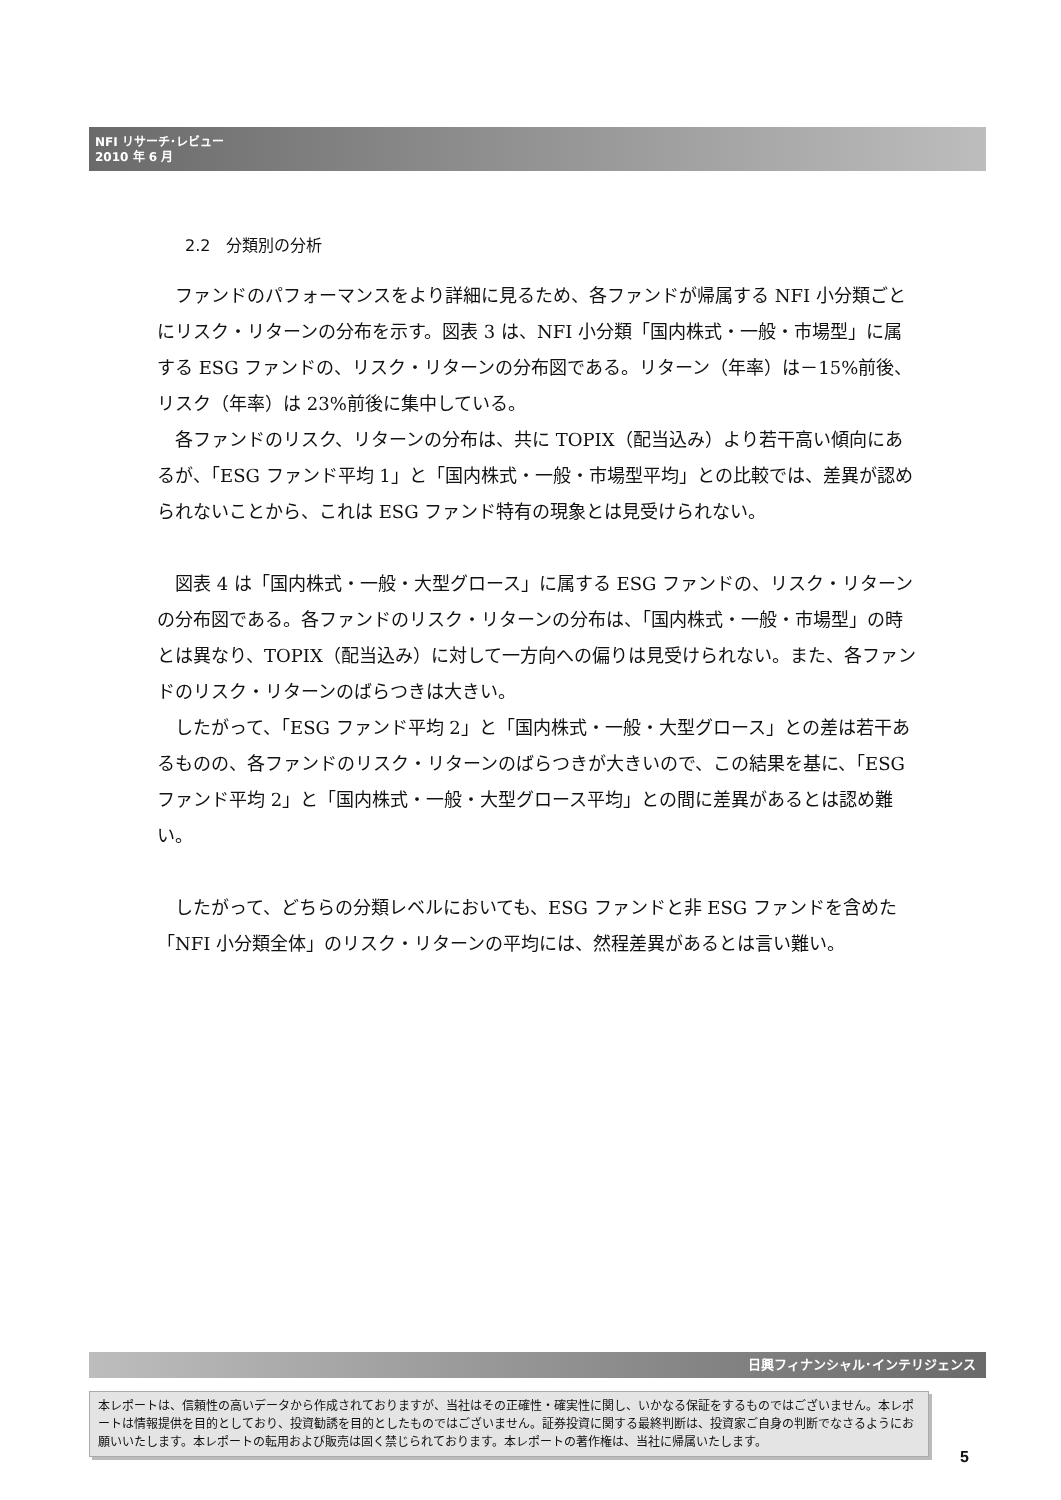NFI リサーチ･レビュー
2010 年 6 月
2.2　分類別の分析
ファンドのパフォーマンスをより詳細に見るため、各ファンドが帰属する NFI 小分類ごとにリスク・リターンの分布を示す。図表 3 は、NFI 小分類「国内株式・一般・市場型」に属する ESG ファンドの、リスク・リターンの分布図である。リターン（年率）は－15%前後、リスク（年率）は 23%前後に集中している。
各ファンドのリスク、リターンの分布は、共に TOPIX（配当込み）より若干高い傾向にあるが、「ESG ファンド平均 1」と「国内株式・一般・市場型平均」との比較では、差異が認められないことから、これは ESG ファンド特有の現象とは見受けられない。
図表 4 は「国内株式・一般・大型グロース」に属する ESG ファンドの、リスク・リターンの分布図である。各ファンドのリスク・リターンの分布は、「国内株式・一般・市場型」の時とは異なり、TOPIX（配当込み）に対して一方向への偏りは見受けられない。また、各ファンドのリスク・リターンのばらつきは大きい。
したがって、「ESG ファンド平均 2」と「国内株式・一般・大型グロース」との差は若干あるものの、各ファンドのリスク・リターンのばらつきが大きいので、この結果を基に、「ESG ファンド平均 2」と「国内株式・一般・大型グロース平均」との間に差異があるとは認め難い。
したがって、どちらの分類レベルにおいても、ESG ファンドと非 ESG ファンドを含めた「NFI 小分類全体」のリスク・リターンの平均には、然程差異があるとは言い難い。
日興フィナンシャル･インテリジェンス
本レポートは、信頼性の高いデータから作成されておりますが、当社はその正確性・確実性に関し、いかなる保証をするものではございません。本レポートは情報提供を目的としており、投資勧誘を目的としたものではございません。証券投資に関する最終判断は、投資家ご自身の判断でなさるようにお願いいたします。本レポートの転用および販売は固く禁じられております。本レポートの著作権は、当社に帰属いたします。
5